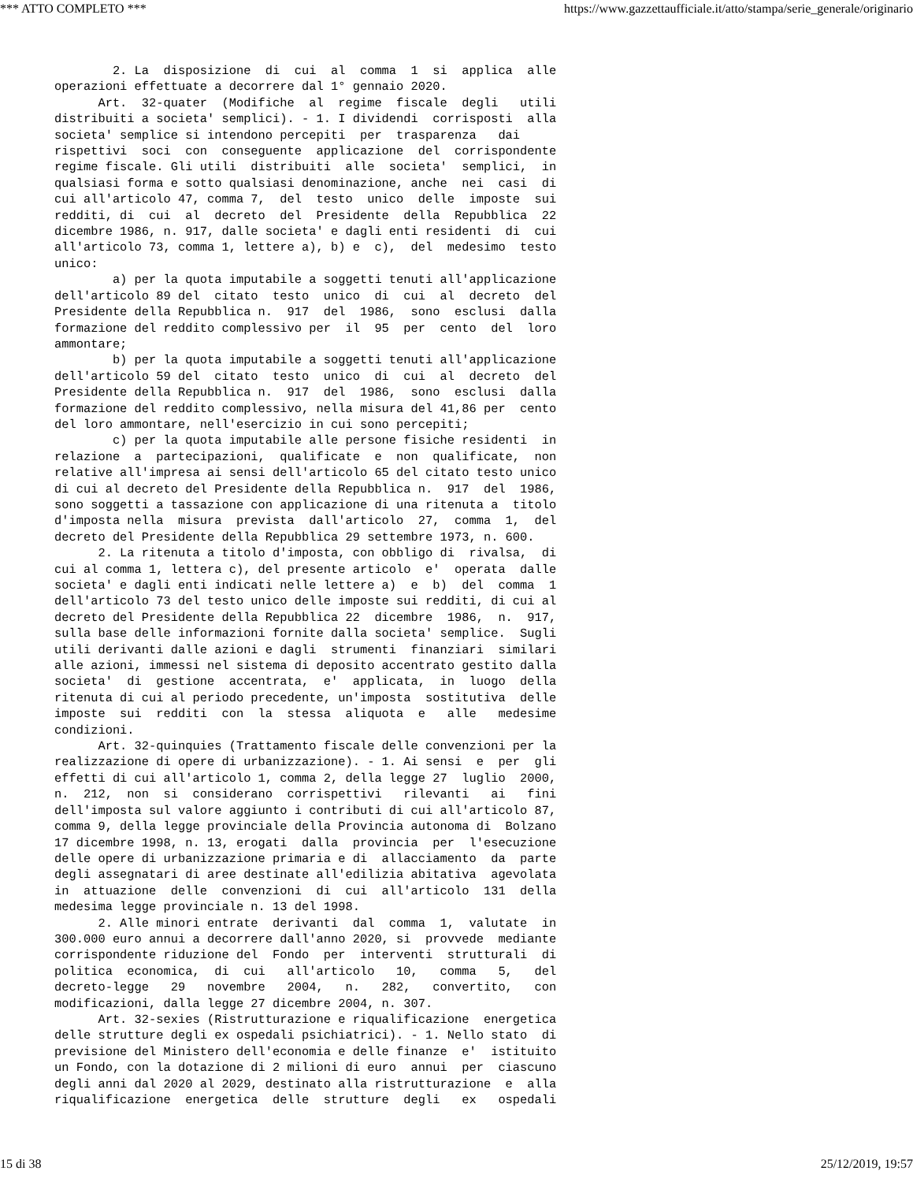*** ATTO COMPLETO *** https://www.gazzettaufficiale.it/atto/stampa/serie_generale/originario
        2. La  disposizione  di  cui  al  comma  1  si  applica  alle
operazioni effettuate a decorrere dal 1° gennaio 2020.
      Art.  32-quater  (Modifiche  al  regime  fiscale  degli   utili
distribuiti a societa' semplici). - 1. I dividendi  corrisposti  alla
societa' semplice si intendono percepiti  per  trasparenza   dai
rispettivi  soci  con  conseguente  applicazione  del  corrispondente
regime fiscale. Gli utili  distribuiti  alle  societa'  semplici,  in
qualsiasi forma e sotto qualsiasi denominazione, anche  nei  casi  di
cui all'articolo 47, comma 7,  del  testo  unico  delle  imposte  sui
redditi, di  cui  al  decreto  del  Presidente  della  Repubblica  22
dicembre 1986, n. 917, dalle societa' e dagli enti residenti  di  cui
all'articolo 73, comma 1, lettere a), b) e  c),  del  medesimo  testo
unico:
        a) per la quota imputabile a soggetti tenuti all'applicazione
dell'articolo 89 del  citato  testo  unico  di  cui  al  decreto  del
Presidente della Repubblica n.  917  del  1986,  sono  esclusi  dalla
formazione del reddito complessivo per  il  95  per  cento  del  loro
ammontare;
        b) per la quota imputabile a soggetti tenuti all'applicazione
dell'articolo 59 del  citato  testo  unico  di  cui  al  decreto  del
Presidente della Repubblica n.  917  del  1986,  sono  esclusi  dalla
formazione del reddito complessivo, nella misura del 41,86 per  cento
del loro ammontare, nell'esercizio in cui sono percepiti;
        c) per la quota imputabile alle persone fisiche residenti  in
relazione  a  partecipazioni,  qualificate  e  non  qualificate,  non
relative all'impresa ai sensi dell'articolo 65 del citato testo unico
di cui al decreto del Presidente della Repubblica n.  917  del  1986,
sono soggetti a tassazione con applicazione di una ritenuta a  titolo
d'imposta nella  misura  prevista  dall'articolo  27,  comma  1,  del
decreto del Presidente della Repubblica 29 settembre 1973, n. 600.
      2. La ritenuta a titolo d'imposta, con obbligo di  rivalsa,  di
cui al comma 1, lettera c), del presente articolo  e'  operata  dalle
societa' e dagli enti indicati nelle lettere a)  e  b)  del  comma  1
dell'articolo 73 del testo unico delle imposte sui redditi, di cui al
decreto del Presidente della Repubblica 22  dicembre  1986,  n.  917,
sulla base delle informazioni fornite dalla societa' semplice.  Sugli
utili derivanti dalle azioni e dagli  strumenti  finanziari  similari
alle azioni, immessi nel sistema di deposito accentrato gestito dalla
societa'  di  gestione  accentrata,  e'  applicata,  in  luogo  della
ritenuta di cui al periodo precedente, un'imposta  sostitutiva  delle
imposte  sui  redditi  con  la  stessa  aliquota  e   alle   medesime
condizioni.
      Art. 32-quinquies (Trattamento fiscale delle convenzioni per la
realizzazione di opere di urbanizzazione). - 1. Ai sensi  e  per  gli
effetti di cui all'articolo 1, comma 2, della legge 27  luglio  2000,
n.  212,  non  si  considerano  corrispettivi   rilevanti   ai   fini
dell'imposta sul valore aggiunto i contributi di cui all'articolo 87,
comma 9, della legge provinciale della Provincia autonoma di  Bolzano
17 dicembre 1998, n. 13, erogati  dalla  provincia  per  l'esecuzione
delle opere di urbanizzazione primaria e di  allacciamento  da  parte
degli assegnatari di aree destinate all'edilizia abitativa  agevolata
in  attuazione  delle  convenzioni  di  cui  all'articolo  131  della
medesima legge provinciale n. 13 del 1998.
      2. Alle minori entrate  derivanti  dal  comma  1,  valutate  in
300.000 euro annui a decorrere dall'anno 2020, si  provvede  mediante
corrispondente riduzione del  Fondo  per  interventi  strutturali  di
politica  economica,  di  cui   all'articolo   10,   comma   5,   del
decreto-legge   29   novembre   2004,   n.   282,   convertito,   con
modificazioni, dalla legge 27 dicembre 2004, n. 307.
      Art. 32-sexies (Ristrutturazione e riqualificazione  energetica
delle strutture degli ex ospedali psichiatrici). - 1. Nello stato  di
previsione del Ministero dell'economia e delle finanze  e'  istituito
un Fondo, con la dotazione di 2 milioni di euro  annui  per  ciascuno
degli anni dal 2020 al 2029, destinato alla ristrutturazione  e  alla
riqualificazione  energetica  delle  strutture  degli   ex   ospedali
15 di 38 25/12/2019, 19:57